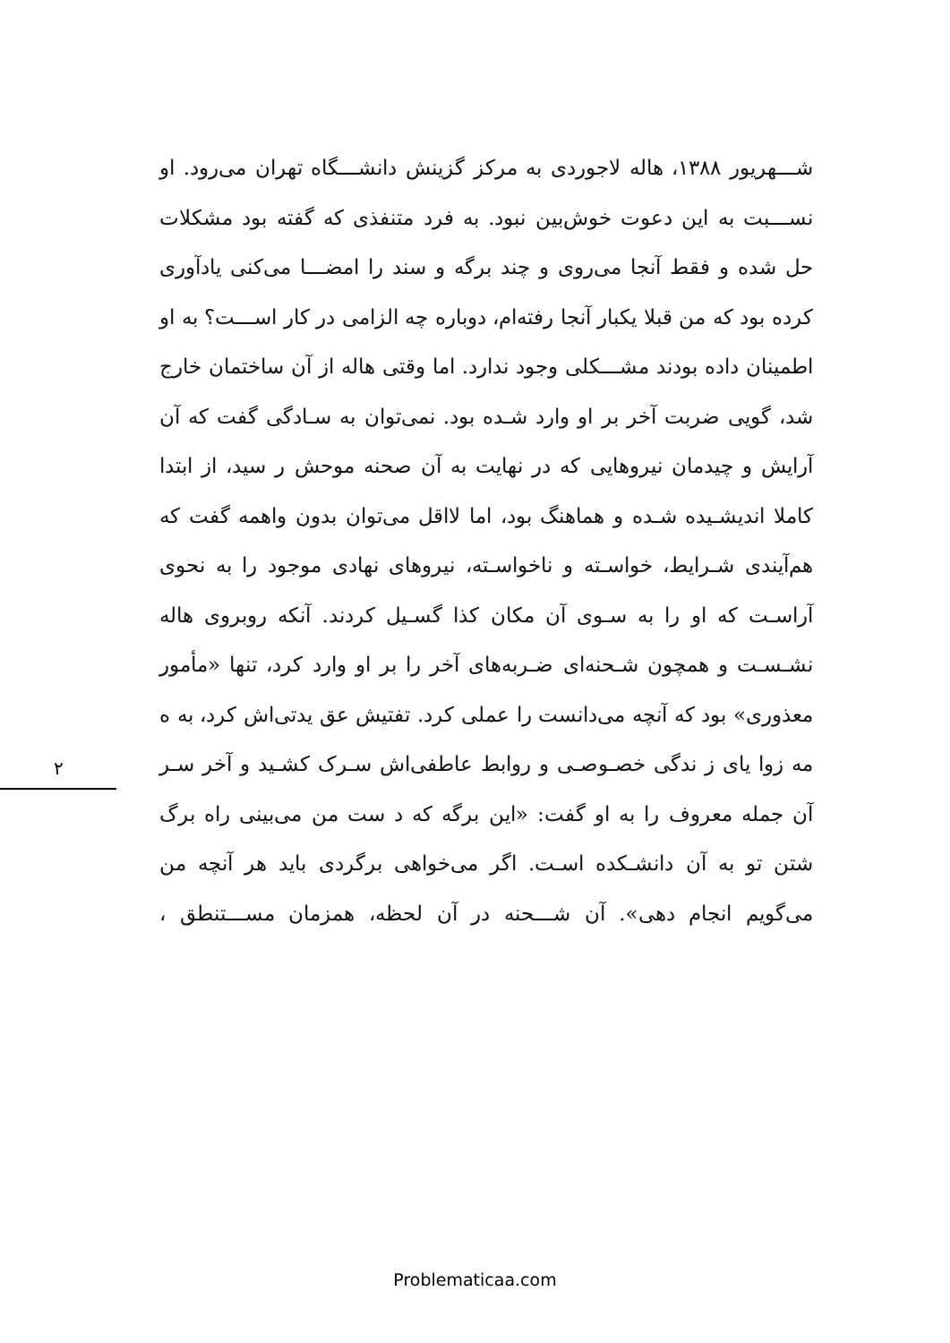شـــهریور ۱۳۸۸، هاله لاجوردی به مرکز گزینش دانشـــگاه تهران می‌رود. او نســـبت به این دعوت خوش‌بین نبود. به فرد متنفذی که گفته بود مشکلات حل شده و فقط آنجا می‌روی و چند برگه و سند را امضـــا می‌کنی یادآوری کرده بود که من قبلا یکبار آنجا رفته‌ام، دوباره چه الزامی در کار اســـت؟ به او اطمینان داده بودند مشـــکلی وجود ندارد. اما وقتی هاله از آن ساختمان خارج شد، گویی ضربت آخر بر او وارد شـده بود. نمی‌توان به سـادگی گفت که آن آرایش و چیدمان نیروهایی که در نهایت به آن صحنه موحش ر سید، از ابتدا کاملا اندیشـیده شـده و هماهنگ بود، اما لااقل می‌توان بدون واهمه گفت که هم‌آیندی شـرایط، خواسـته و ناخواسـته، نیروهای نهادی موجود را به نحوی آراسـت که او را به سـوی آن مکان کذا گسـیل کردند. آنکه روبروی هاله نشـسـت و همچون شـحنه‌ای ضـربه‌های آخر را بر او وارد کرد، تنها «مأمور معذوری» بود که آنچه می‌دانست را عملی کرد. تفتیش عق یدتی‌اش کرد، به ه مه زوا یای ز ندگی خصـوصـی و روابط عاطفی‌اش سـرک کشـید و آخر سـر آن جمله معروف را به او گفت: «این برگه که د ست من می‌بینی راه برگ شتن تو به آن دانشـکده اسـت. اگر می‌خواهی برگردی باید هر آنچه من می‌گویم انجام دهی». آن شـــحنه در آن لحظه، همزمان مســـتنطق ،
۲
Problematicaa.com